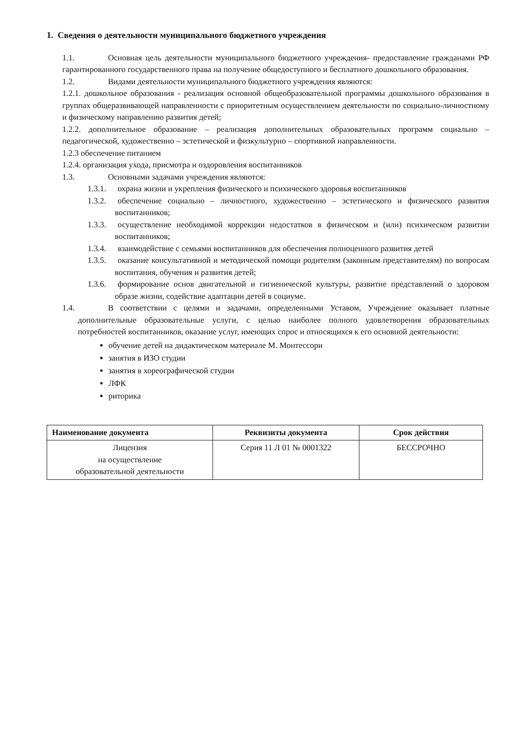1. Сведения о деятельности муниципального бюджетного учреждения
1.1. Основная цель деятельности муниципального бюджетного учреждения- предоставление гражданами РФ гарантированного государственного права на получение общедоступного и бесплатного дошкольного образования.
1.2. Видами деятельности муниципального бюджетного учреждения являются:
1.2.1. дошкольное образования - реализация основной общеобразовательной программы дошкольного образования в группах общеразвивающей направленности с приоритетным осуществлением деятельности по социально-личностному и физическому направлению развития детей;
1.2.2. дополнительное образование – реализация дополнительных образовательных программ социально – педагогической, художественно – эстетической и физкультурно – спортивной направленности.
1.2.3 обеспечение питанием
1.2.4. организация ухода, присмотра и оздоровления воспитанников
1.3. Основными задачами учреждения являются:
1.3.1. охрана жизни и укрепления физического и психического здоровья воспитанников
1.3.2. обеспечение социально – личностного, художественно – эстетического и физического развития воспитанников;
1.3.3. осуществление необходимой коррекции недостатков в физическом и (или) психическом развитии воспитанников;
1.3.4. взаимодействие с семьями воспитанников для обеспечения полноценного развития детей
1.3.5. оказание консультативной и методической помощи родителям (законным представителям) по вопросам воспитания, обучения и развития детей;
1.3.6. формирование основ двигательной и гигиенической культуры, развитие представлений о здоровом образе жизни, содействие адаптации детей в социуме.
1.4. В соответствии с целями и задачами, определенными Уставом, Учреждение оказывает платные дополнительные образовательные услуги, с целью наиболее полного удовлетворения образовательных потребностей воспитанников, оказание услуг, имеющих спрос и относящихся к его основной деятельности:
обучение детей на дидактическом материале М. Монтессори
занятия в ИЗО студии
занятия в хореографической студии
ЛФК
риторика
| Наименование документа | Реквизиты документа | Срок действия |
| --- | --- | --- |
| Лицензия на осуществление образовательной деятельности | Серия 11 Л 01 № 0001322 | БЕССРОЧНО |